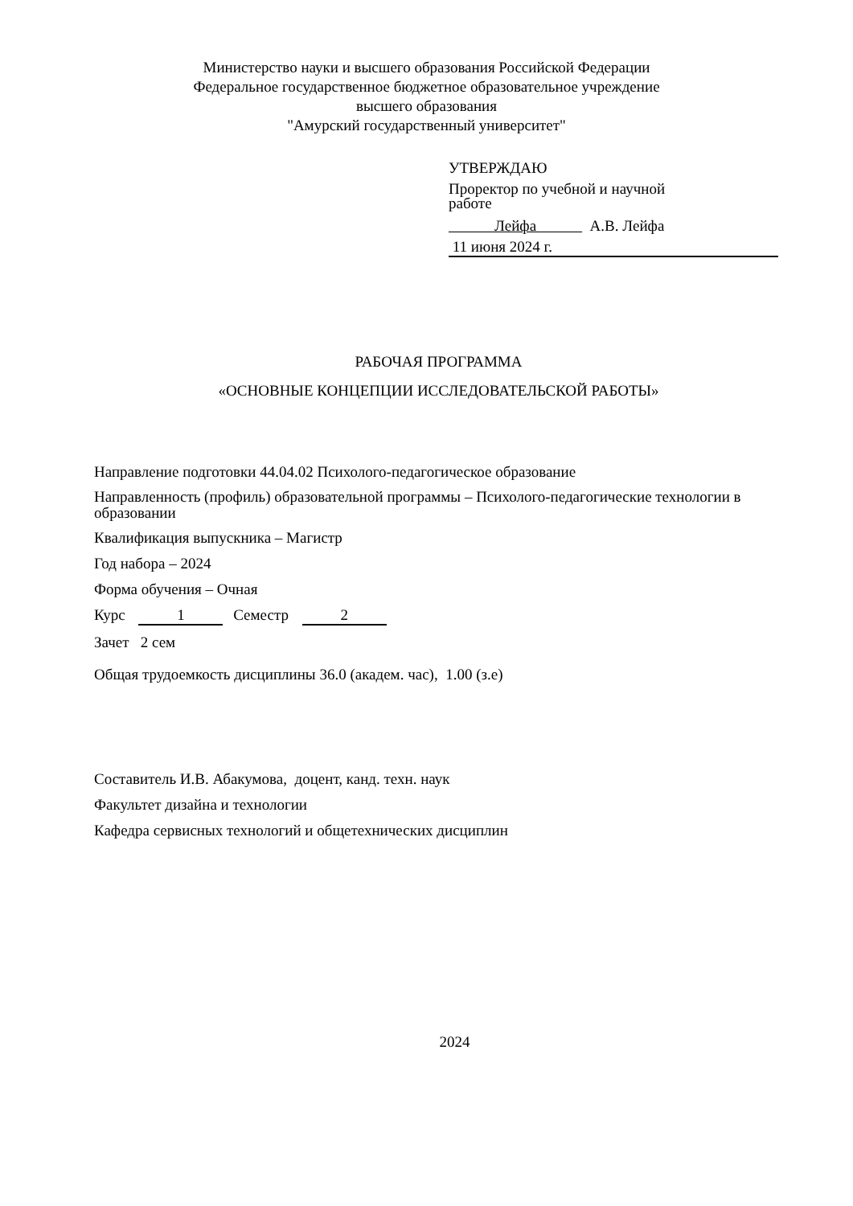Министерство науки и высшего образования Российской Федерации
Федеральное государственное бюджетное образовательное учреждение
высшего образования
"Амурский государственный университет"
УТВЕРЖДАЮ
Проректор по учебной и научной
работе
Лейфа А.В. Лейфа
11 июня 2024 г.
РАБОЧАЯ ПРОГРАММА
«ОСНОВНЫЕ КОНЦЕПЦИИ ИССЛЕДОВАТЕЛЬСКОЙ РАБОТЫ»
Направление подготовки 44.04.02 Психолого-педагогическое образование
Направленность (профиль) образовательной программы – Психолого-педагогические технологии в образовании
Квалификация выпускника – Магистр
Год набора – 2024
Форма обучения – Очная
Курс 1 Семестр 2
Зачет 2 сем
Общая трудоемкость дисциплины 36.0 (академ. час), 1.00 (з.е)
Составитель И.В. Абакумова, доцент, канд. техн. наук
Факультет дизайна и технологии
Кафедра сервисных технологий и общетехнических дисциплин
2024